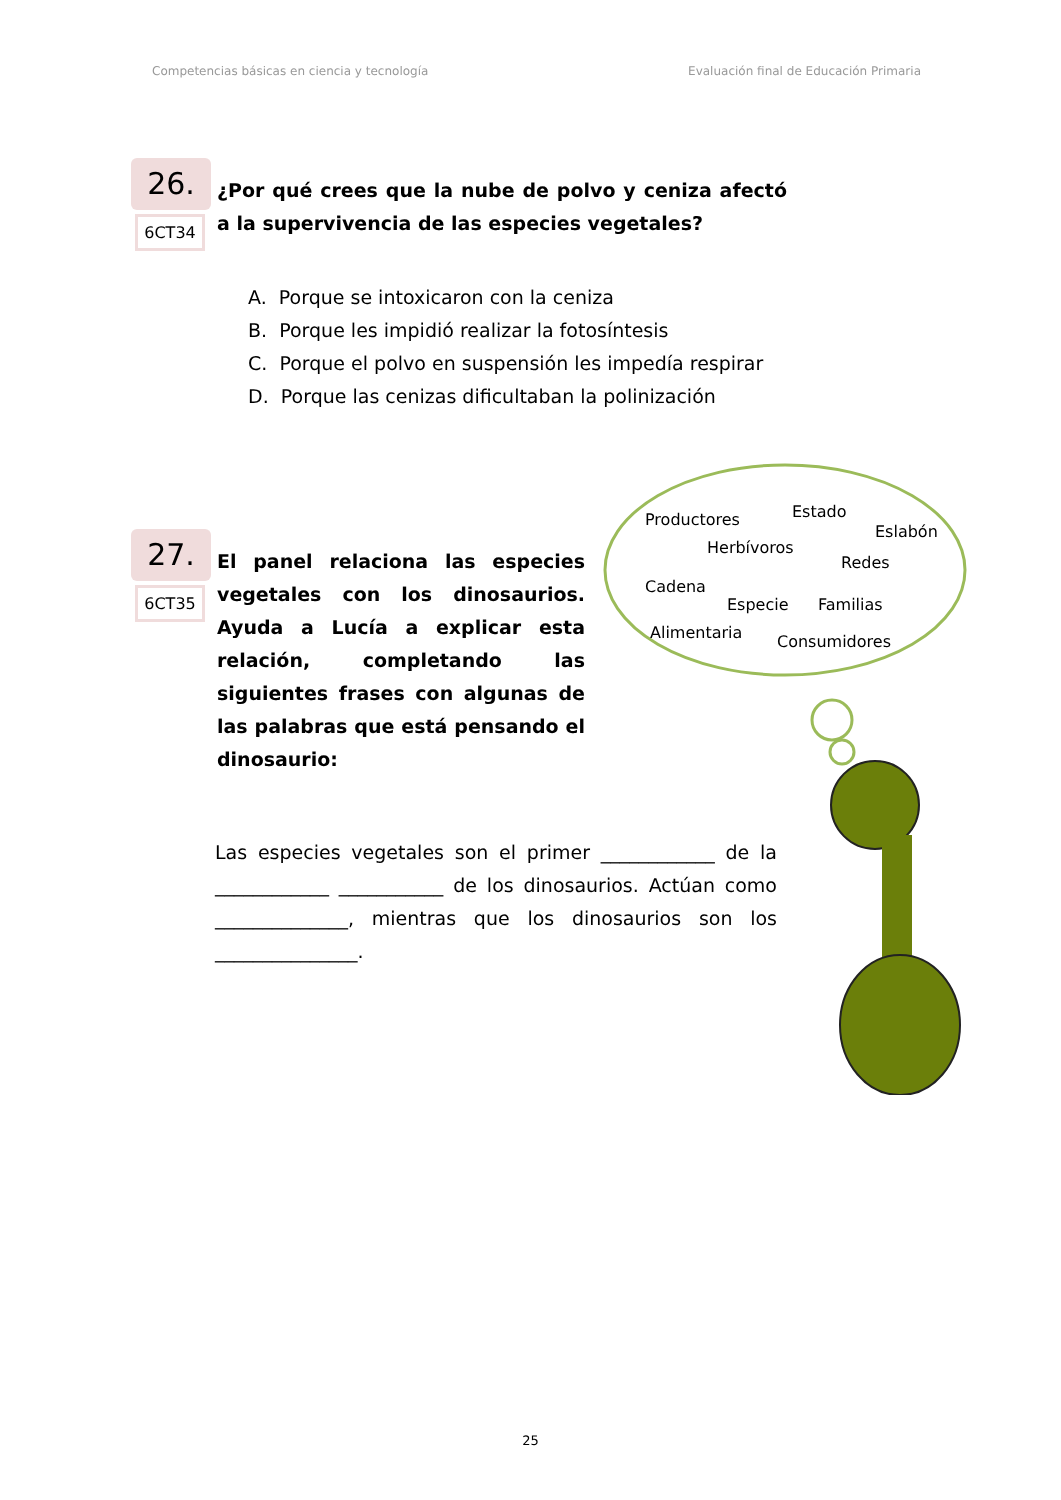Competencias básicas en ciencia y tecnología Evaluación final de Educación Primaria
26.
6CT34
¿Por qué crees que la nube de polvo y ceniza afectó a la supervivencia de las especies vegetales?
A. Porque se intoxicaron con la ceniza
B. Porque les impidió realizar la fotosíntesis
C. Porque el polvo en suspensión les impedía respirar
D. Porque las cenizas dificultaban la polinización
27.
6CT35
El panel relaciona las especies vegetales con los dinosaurios. Ayuda a Lucía a explicar esta relación, completando las siguientes frases con algunas de las palabras que está pensando el dinosaurio:
Las especies vegetales son el primer ____________ de la ____________ ___________ de los dinosaurios. Actúan como ______________, mientras que los dinosaurios son los _______________.
Productores Estado
Eslabón
Herbívoros
Redes
Cadena
Especie Familias
Alimentaria Consumidores
25